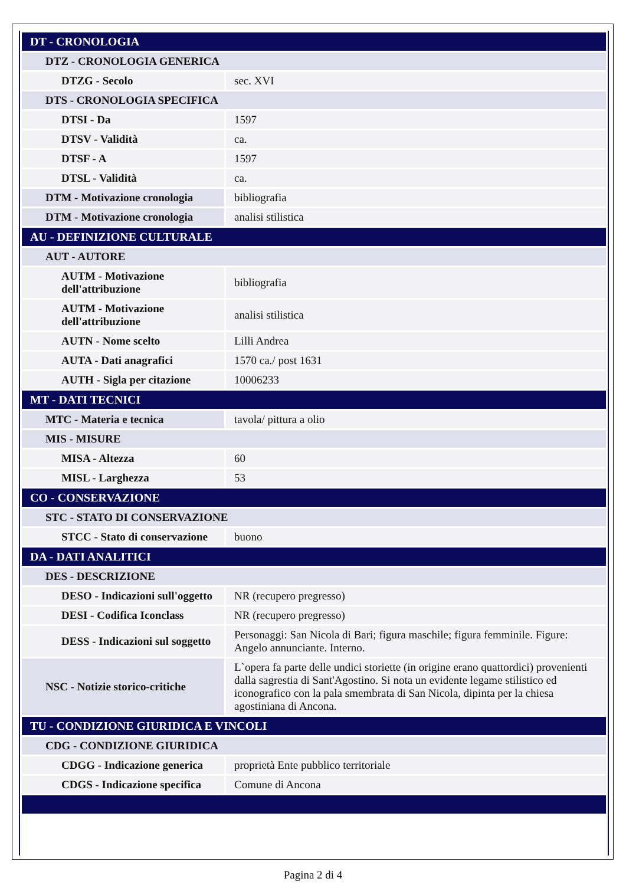| DT - CRONOLOGIA | |
| DTZ - CRONOLOGIA GENERICA | |
| DTZG - Secolo | sec. XVI |
| DTS - CRONOLOGIA SPECIFICA | |
| DTSI - Da | 1597 |
| DTSV - Validità | ca. |
| DTSF - A | 1597 |
| DTSL - Validità | ca. |
| DTM - Motivazione cronologia | bibliografia |
| DTM - Motivazione cronologia | analisi stilistica |
| AU - DEFINIZIONE CULTURALE | |
| AUT - AUTORE | |
| AUTM - Motivazione dell'attribuzione | bibliografia |
| AUTM - Motivazione dell'attribuzione | analisi stilistica |
| AUTN - Nome scelto | Lilli Andrea |
| AUTA - Dati anagrafici | 1570 ca./ post 1631 |
| AUTH - Sigla per citazione | 10006233 |
| MT - DATI TECNICI | |
| MTC - Materia e tecnica | tavola/ pittura a olio |
| MIS - MISURE | |
| MISA - Altezza | 60 |
| MISL - Larghezza | 53 |
| CO - CONSERVAZIONE | |
| STC - STATO DI CONSERVAZIONE | |
| STCC - Stato di conservazione | buono |
| DA - DATI ANALITICI | |
| DES - DESCRIZIONE | |
| DESO - Indicazioni sull'oggetto | NR (recupero pregresso) |
| DESI - Codifica Iconclass | NR (recupero pregresso) |
| DESS - Indicazioni sul soggetto | Personaggi: San Nicola di Bari; figura maschile; figura femminile. Figure: Angelo annunciante. Interno. |
| NSC - Notizie storico-critiche | L`opera fa parte delle undici storiette (in origine erano quattordici) provenienti dalla sagrestia di Sant'Agostino. Si nota un evidente legame stilistico ed iconografico con la pala smembrata di San Nicola, dipinta per la chiesa agostiniana di Ancona. |
| TU - CONDIZIONE GIURIDICA E VINCOLI | |
| CDG - CONDIZIONE GIURIDICA | |
| CDGG - Indicazione generica | proprietà Ente pubblico territoriale |
| CDGS - Indicazione specifica | Comune di Ancona |
Pagina 2 di 4